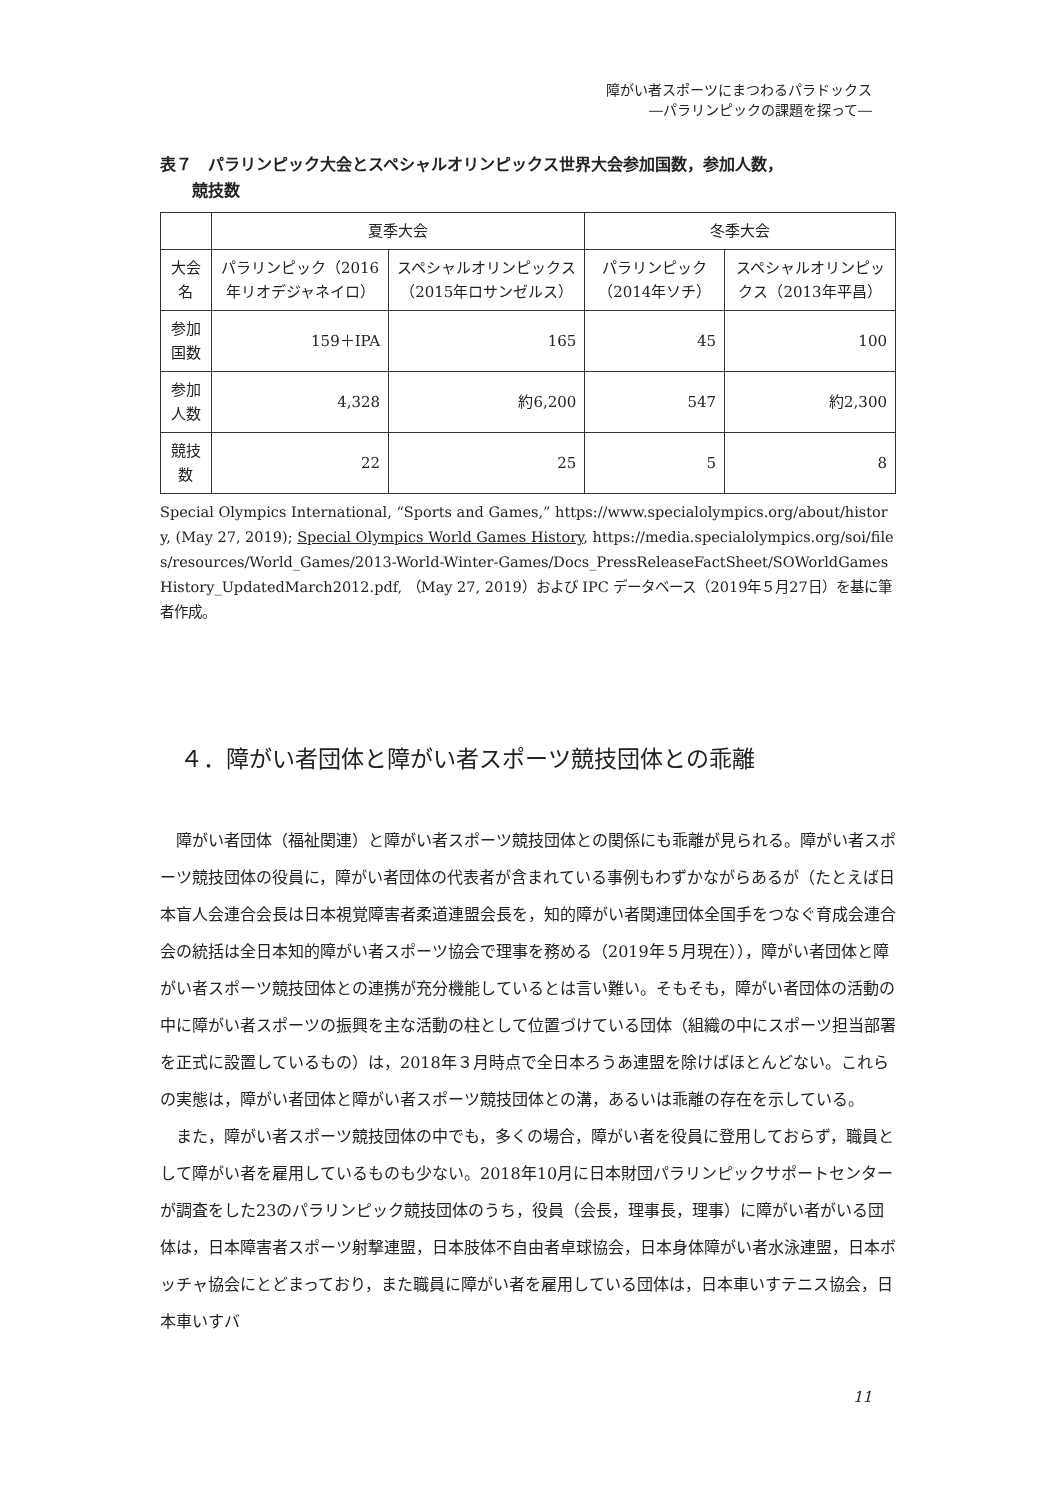障がい者スポーツにまつわるパラドックス
―パラリンピックの課題を探って―
表７　パラリンピック大会とスペシャルオリンピックス世界大会参加国数，参加人数，
　　競技数
| | 夏季大会 | | 冬季大会 | |
| --- | --- | --- | --- | --- |
| 大会名 | パラリンピック（2016年リオデジャネイロ） | スペシャルオリンピックス（2015年ロサンゼルス） | パラリンピック（2014年ソチ） | スペシャルオリンピックス（2013年平昌） |
| 参加国数 | 159＋IPA | 165 | 45 | 100 |
| 参加人数 | 4,328 | 約6,200 | 547 | 約2,300 |
| 競技数 | 22 | 25 | 5 | 8 |
Special Olympics International, “Sports and Games,” https://www.specialolympics.org/about/history, (May 27, 2019); Special Olympics World Games History, https://media.specialolympics.org/soi/files/resources/World_Games/2013-World-Winter-Games/Docs_PressReleaseFactSheet/SOWorldGamesHistory_UpdatedMarch2012.pdf, （May 27, 2019）および IPC データベース（2019年５月27日）を基に筆者作成。
４．障がい者団体と障がい者スポーツ競技団体との乖離
障がい者団体（福祉関連）と障がい者スポーツ競技団体との関係にも乖離が見られる。障がい者スポーツ競技団体の役員に，障がい者団体の代表者が含まれている事例もわずかながらあるが（たとえば日本盲人会連合会長は日本視覚障害者柔道連盟会長を，知的障がい者関連団体全国手をつなぐ育成会連合会の統括は全日本知的障がい者スポーツ協会で理事を務める（2019年５月現在）），障がい者団体と障がい者スポーツ競技団体との連携が充分機能しているとは言い難い。そもそも，障がい者団体の活動の中に障がい者スポーツの振興を主な活動の柱として位置づけている団体（組織の中にスポーツ担当部署を正式に設置しているもの）は，2018年３月時点で全日本ろうあ連盟を除けばほとんどない。これらの実態は，障がい者団体と障がい者スポーツ競技団体との溝，あるいは乖離の存在を示している。
また，障がい者スポーツ競技団体の中でも，多くの場合，障がい者を役員に登用しておらず，職員として障がい者を雇用しているものも少ない。2018年10月に日本財団パラリンピックサポートセンターが調査をした23のパラリンピック競技団体のうち，役員（会長，理事長，理事）に障がい者がいる団体は，日本障害者スポーツ射撃連盟，日本肢体不自由者卓球協会，日本身体障がい者水泳連盟，日本ボッチャ協会にとどまっており，また職員に障がい者を雇用している団体は，日本車いすテニス協会，日本車いすバ
11